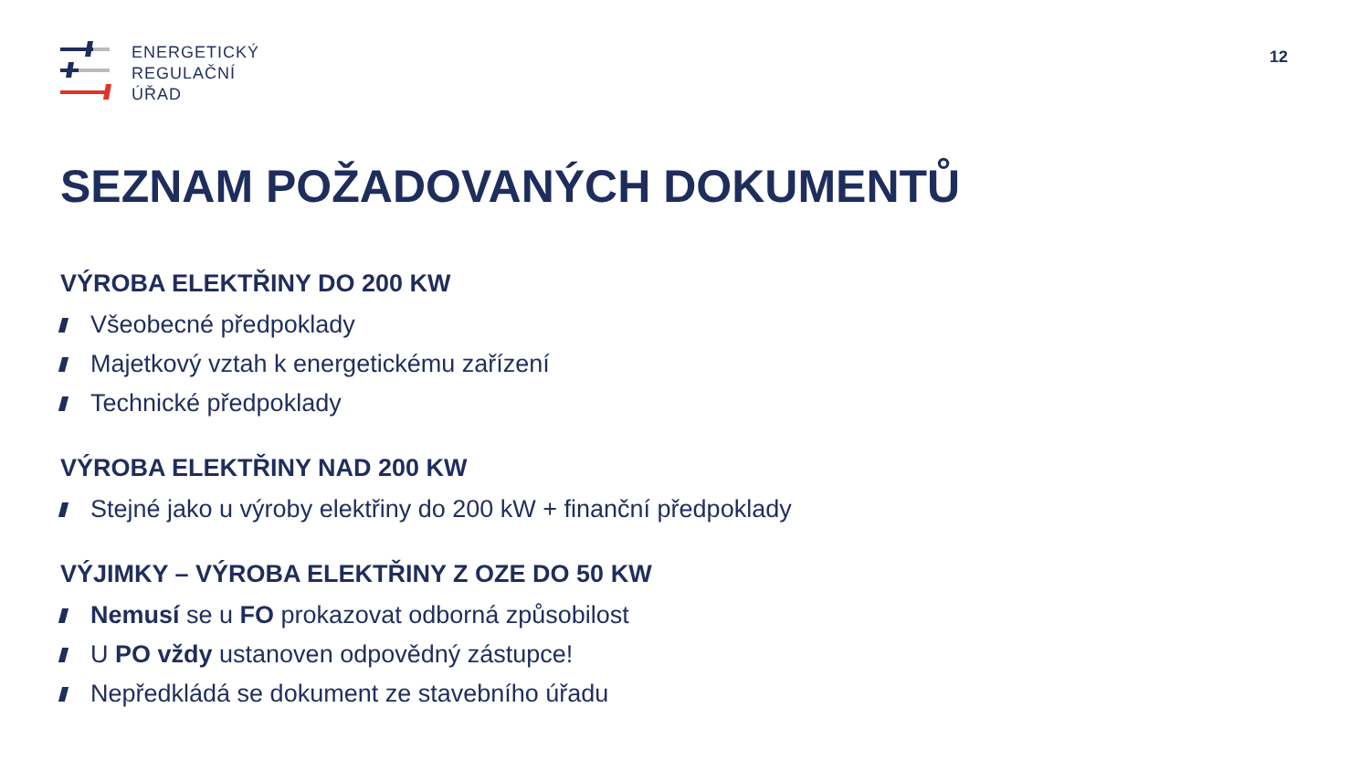ENERGETICKÝ
REGULAČNÍ
ÚŘAD
12
SEZNAM POŽADOVANÝCH DOKUMENTŮ
VÝROBA ELEKTŘINY DO 200 KW
Všeobecné předpoklady
Majetkový vztah k energetickému zařízení
Technické předpoklady
VÝROBA ELEKTŘINY NAD 200 KW
Stejné jako u výroby elektřiny do 200 kW + finanční předpoklady
VÝJIMKY – VÝROBA ELEKTŘINY Z OZE DO 50 KW
Nemusí se u FO prokazovat odborná způsobilost
U PO vždy ustanoven odpovědný zástupce!
Nepředkládá se dokument ze stavebního úřadu